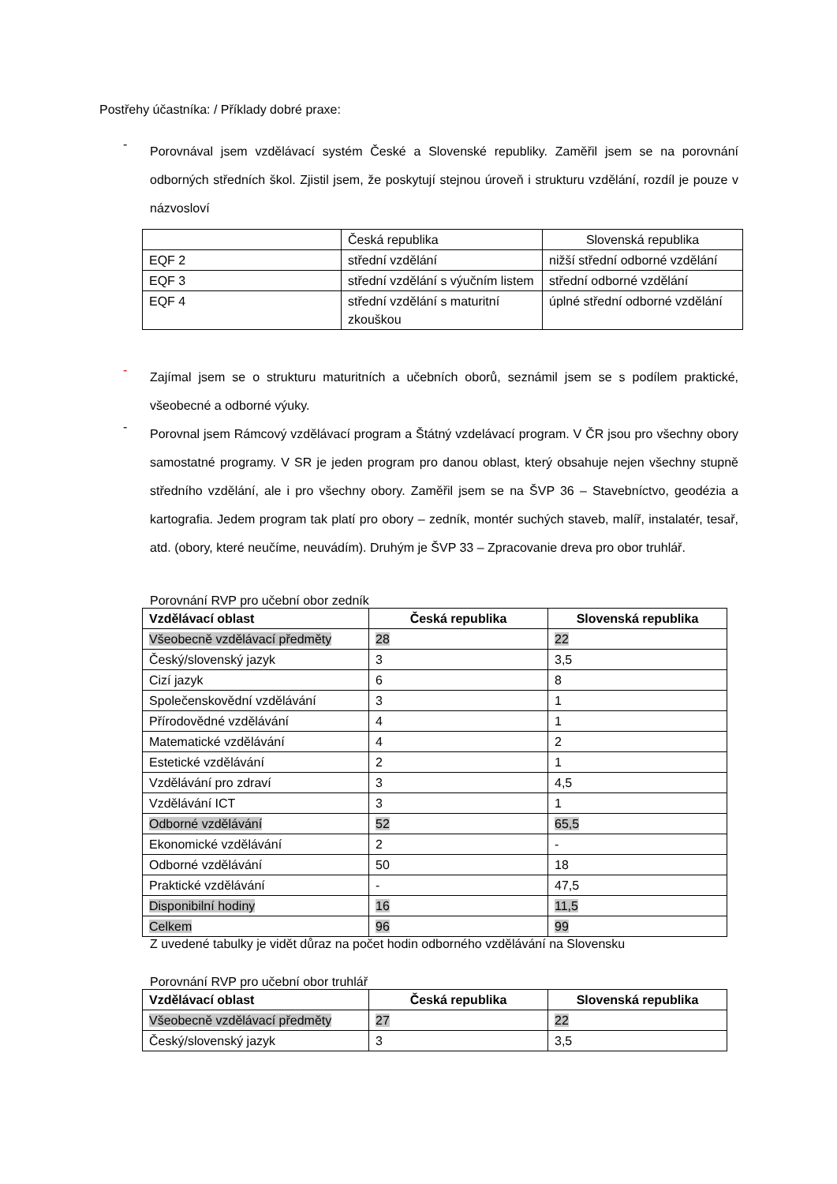Postřehy účastníka: / Příklady dobré praxe:
-
Porovnával jsem vzdělávací systém České a Slovenské republiky. Zaměřil jsem se na porovnání odborných středních škol. Zjistil jsem, že poskytují stejnou úroveň i strukturu vzdělání, rozdíl je pouze v názvosloví
| | Česká republika | Slovenská republika |
| EQF 2 | střední vzdělání | nižší střední odborné vzdělání |
| EQF 3 | střední vzdělání s výučním listem | střední odborné vzdělání |
| EQF 4 | střední vzdělání s maturitní zkouškou | úplné střední odborné vzdělání |
-
Zajímal jsem se o strukturu maturitních a učebních oborů, seznámil jsem se s podílem praktické, všeobecné a odborné výuky.
-
Porovnal jsem Rámcový vzdělávací program a Štátný vzdelávací program. V ČR jsou pro všechny obory samostatné programy. V SR je jeden program pro danou oblast, který obsahuje nejen všechny stupně středního vzdělání, ale i pro všechny obory. Zaměřil jsem se na ŠVP 36 – Stavebníctvo, geodézia a kartografia. Jedem program tak platí pro obory – zedník, montér suchých staveb, malíř, instalatér, tesař, atd. (obory, které neučíme, neuvádím). Druhým je ŠVP 33 – Zpracovanie dreva pro obor truhlář.
Porovnání RVP pro učební obor zedník
| Vzdělávací oblast | Česká republika | Slovenská republika |
| --- | --- | --- |
| Všeobecně vzdělávací předměty | 28 | 22 |
| Český/slovenský jazyk | 3 | 3,5 |
| Cizí jazyk | 6 | 8 |
| Společenskovědní vzdělávání | 3 | 1 |
| Přírodovědné vzdělávání | 4 | 1 |
| Matematické vzdělávání | 4 | 2 |
| Estetické vzdělávání | 2 | 1 |
| Vzdělávání pro zdraví | 3 | 4,5 |
| Vzdělávání ICT | 3 | 1 |
| Odborné vzdělávání | 52 | 65,5 |
| Ekonomické vzdělávání | 2 | - |
| Odborné vzdělávání | 50 | 18 |
| Praktické vzdělávání | - | 47,5 |
| Disponibilní hodiny | 16 | 11,5 |
| Celkem | 96 | 99 |
Z uvedené tabulky je vidět důraz na počet hodin odborného vzdělávání na Slovensku
Porovnání RVP pro učební obor truhlář
| Vzdělávací oblast | Česká republika | Slovenská republika |
| --- | --- | --- |
| Všeobecně vzdělávací předměty | 27 | 22 |
| Český/slovenský jazyk | 3 | 3,5 |